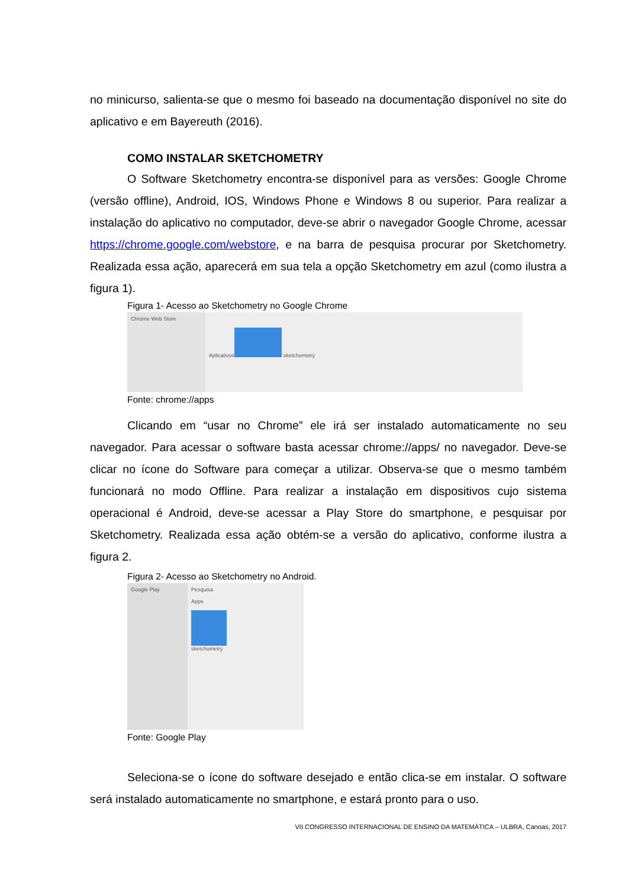no minicurso, salienta-se que o mesmo foi baseado na documentação disponível no site do aplicativo e em Bayereuth (2016).
COMO INSTALAR SKETCHOMETRY
O Software Sketchometry encontra-se disponível para as versões: Google Chrome (versão offline), Android, IOS, Windows Phone e Windows 8 ou superior. Para realizar a instalação do aplicativo no computador, deve-se abrir o navegador Google Chrome, acessar https://chrome.google.com/webstore, e na barra de pesquisa procurar por Sketchometry. Realizada essa ação, aparecerá em sua tela a opção Sketchometry em azul (como ilustra a figura 1).
Figura 1- Acesso ao Sketchometry no Google Chrome
Chrome Web Store Aplicativos
sketchometry
Fonte: chrome://apps
Clicando em “usar no Chrome” ele irá ser instalado automaticamente no seu navegador. Para acessar o software basta acessar chrome://apps/ no navegador. Deve-se clicar no ícone do Software para começar a utilizar. Observa-se que o mesmo também funcionará no modo Offline. Para realizar a instalação em dispositivos cujo sistema operacional é Android, deve-se acessar a Play Store do smartphone, e pesquisar por Sketchometry. Realizada essa ação obtém-se a versão do aplicativo, conforme ilustra a figura 2.
Figura 2- Acesso ao Sketchometry no Android.
Google Play Pesquisa
Apps
sketchometry
Fonte: Google Play
Seleciona-se o ícone do software desejado e então clica-se em instalar. O software será instalado automaticamente no smartphone, e estará pronto para o uso.
VII CONGRESSO INTERNACIONAL DE ENSINO DA MATEMÁTICA – ULBRA, Canoas, 2017